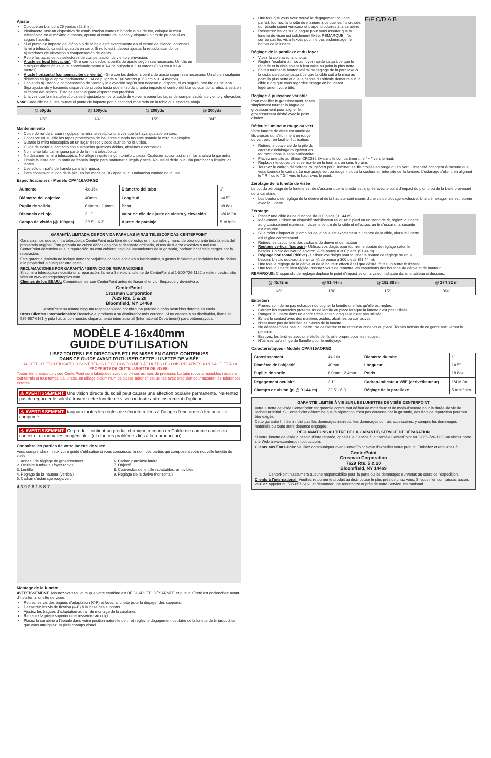Ajuste
Coloque un blanco a 25 yardas (22.8 m).
Idealmente, use un dispositivo de estabilización como un bípode o pie de tiro, coloque la mira telescópica en el máximo aumento, apunte al centro del blanco y dispare un tiro de prueba si es seguro hacerlo.
Si el punto de impacto del diábolo o de la bala está exactamente en el centro del blanco, entonces la mira telescópica está ajustada en cero. Si no lo está, deberá ajustar la retícula usando los ajustadores de elevación o compensación de viento.
Retire las tapas de los selectores de compensación de viento y elevación.
Ajuste vertical (elevación) - Gire con los dedos la perilla de ajuste según sea necesario. Un clic en cualquier dirección es igual aproximadamente a 1/4 de pulgada a 100 yardas (0.63 cm a 91.4 metros).
Ajuste horizontal (compensación de viento) - Gire con los dedos la perilla de ajuste según sea necesario. Un clic en cualquier dirección es igual aproximadamente a 1/4 de pulgada a 100 yardas (0.63 cm a 91.4 metros).
Habiendo ajustado la compensación de viento y la elevación según sea necesario, dispare, si es seguro, otro tiro de prueba. Siga ajustando y haciendo disparos de prueba hasta que el tiro de prueba impacte el centro del blanco cuando la retícula está en el centro del blanco.. Esto es esencial para disparar con precisión.
Una vez que la mira telescópica esté ajustada en cero, cuide de volver a poner las tapas de compensación de viento y elevación.
Nota: Cada clic de ajuste mueve el punto de impacto por la cantidad mostrada en la tabla que aparece abajo.
| @ 50yds | @ 100yds | @ 200yds | @ 300yds |
| --- | --- | --- | --- |
| 1/8" | 1/4" | 1/2" | 3/4" |
Mantenimiento
Cuide de no dejar caer ni golpear la mira telescópica una vez que la haya ajustado en cero.
Conserve en su sitio las tapas protectoras de los lentes cuando no esté usando la mira telescópica.
Guarde la mira telescópica en un lugar fresco y seco cuando no la utilice.
Cuide de evitar el contacto con sustancias químicas ácidas, alcalinas o corrosivas.
No intente lubricar ninguna parte de la mira telescópica.
No desarme la mira telescópica. No afloje ni quite ningún tornillo o pieza. Cualquier acción así si similar anulará la garantía.
Limpie la lente con un paño de franela limpio para mantenerla limpia y seca. No use el dedo o la uña paratocar o limpiar las lentes.
Use sólo un paño de franela para la limpieza.
Para conservar la vida de la pila, en los modelos RG apague la iluminación cuando no la use.
Especificaciones - Modelo CPA416AORG2
| Aumento | 4x-16x | Diámetro del tubo | 1" |
| Diámetro del objetivo | 40mm | Longitud | 14.5" |
| Pupila de salida | 8.0mm - 2.4mm | Peso | 18.8oz |
| Distancia del ojo | 3.1" | Valor de clic de ajuste de viento y elevación | 1/4 MOA |
| Campo de visión (@ 100yds) | 22.5' - 6.3' | Ajuste de paralaje | 5 to infini |
GARANTÍA LIMITADA DE POR VIDA PARA LAS MIRAS TELESCÓPICAS CENTERPOINT
Garantizamos que su mira telescópica CenterPoint está libre de defectos en materiales y mano de obra durante toda la vida del propietario original. Esta garantía no cubre daños debidos al desgaste ordinario, el uso de fuerza excesiva o mal uso... CenterPoint determina que la reparación no está cubierta bajo los lineamientos de la garantía, podrían hacérsele cargos por la reparación.
Esta garantía limitada no incluye daños y perjuicios consecuenciales o incidentales, o gastos incidentales incluidos los de daños a la propiedad o cualquier otro gasto.
RECLAMACIONES POR GARANTÍA / SERVICIO DE REPARACIONES
Si su mira telescópica necesita una reparación, llame a Servicio al cliente de CenterPoint al 1-800-726-1122 o visite nuestro sitio Web en www.centerpointoptics.com.
Clientes de los EE.UU.: Comuníquense con CenterPoint antes de hacer el envío. Empaque y devuelva a:
CenterPoint
Crosman Corporation
7629 Rts. 5 & 20
Bloomfield, NY 14469
CenterPoint no asume ninguna responsabilidad por ninguna pérdida o daño ocurridos durante en envío.
Otros Clientes Internacionales: Devuelva el producto a su distribuidor más cercano. Si no conoce a su distribuidor, llame al 585-657-6161 y pida hablar con nuestro departamento internacional (International Department) para obtenerayuda.
MODÈLE 4-16x40mm
GUIDE D'UTILISATION
LISEZ TOUTES LES DIRECTIVES ET LES MISES EN GARDE CONTENUES
DANS CE GUIDE AVANT D'UTILISER CETTE LUNETTE DE VISÉE
L'ACHETEUR ET L'UTILISATEUR SONT TENUS DE SE CONFORMER À TOUTES LES LOIS RELATIVES À L'USAGE ET À LA PROPRIÉTÉ DE CETTE LUNETTE DE VISÉE.
Toutes les lunettes de visée CenterPoint sont fabriquées avec des pièces usinées de précision. Le tube robuste monobloc résiste à tout-terrain et tout-temps. La lunette, en alliage d'aluminium de classe aéronef, est usinée avec précision pour mesurer les tolérances exactes.
⚠ AVERTISSEMENT: Une vision directe du soleil peut causer une affection oculaire permanente. Ne tentez pas de regarder le soleil à travers cette lunette de visée ou toute autre instrument d'optique.
⚠ AVERTISSEMENT: toujours toutes les règles de sécurité reliées à l'usage d'une arme à feu ou à air comprimé.
⚠ AVERTISSEMENT: Ce produit contient un produit chimique reconnu en Californie comme cause du cancer et d'anomalies congénitales (et d'autres problèmes liés à la reproduction).
Connaître les parties de votre lunette de visée
Vous comprendrez mieux votre guide d'utilisation si vous connaissez le nom des parties qui composent votre nouvelle lunette de visée.
1. Anneau de réglage de grossissement
2. Oculaire à mise au foyer rapide
3. Lentille
4. Réglage de la hauteur (vertical)
5. Cadran d'éclairage rouge/vert
6. Cadran parallaxe latéral
7. Objectif
8. Couvercles de lentille rabattables, amovibles
9. Réglage de la dérive (horizontal)
4 3 9 2 6 1 5 8 7
Montage de la lunette
AVERTISSEMENT: Assurez-vous toujours que votre carabine est DÉCHARGÉE, DÉSARMÉE et que la sûreté est enclenchée avant d'installer la lunette de visée.
Retirez les vis des bagues d'adaptation (C-F) et levez la lunette pour la dégager des supports.
Desserrez les vis de fixation (A-B) à la base des supports.
Ajustez les bagues d'adaptation au rail de montage de la carabine.
Replacez la pièce supérieure et resserrez au doigt.
Placez la carabine à l'épaule dans votre position naturelle de tir et réglez le dégagement oculaire de la lunette de tir jusqu'à ce que vous atteigniez un plein champs visuel.
E/F C/D A B
Une fois que vous avez trouvé le dégagement oculaire parfait, tournez la lunette de manière à ce que les fils croisés du réticule soient verticaux et perpendiculaires à la carabine.
Resserrez les vis sur la bague pour vous assurer que la lunette de visée est solidement fixée. REMARQUE : Ne serrez pas les vis à l'excès pour ne pas endommager le boîtier de la lunette.
Réglage de la parallaxe et du foyer
Visez la cible avec la lunette.
Réglez l'oculaire à mise au foyer rapide jusqu'à ce que le réticule et la cible soient à leur mise au point la plus nette.
Faites tourner le bouton latéral de réglage de la parallaxe à la distance voulue jusqu'à ce que la cible soit à la mise au point la plus nette et que le centre du réticule demeure sur la cible alors que vous regardez l'image en bougeant légèrement votre tête.
Réglage à puissance variable
Pour modifier le grossissement, faites simplement tourner la bague de grossissement pour aligner le grossissement désiré avec le point d'index.
Réticule lumineux rouge ou vert
Votre lunette de visée est munie de fils croisés qui s'illuminent en rouge ou vert pour en faciliter l'utilisation.
Retirez le couvercle de la pile du cadran d'éclairage rouge/vert en tournant dans le sens antihoraire.
Placez une pile au lithium CR2032 3V dans le compartiment, le " + " vers le haut.
Replacez le couvercle et serrez-le en le tournant en sens horaire.
Tournez le cadran d'éclairage rouge/vert pour illuminer les fils croisés en rouge ou en vert. L'intensité changera à mesure que vous tournez le cadran. Le marquage vert ou rouge indique la couleur et l'intensité de la lumière. L'éclairage s'éteint en alignant le " R " ou le " G " vers le haut avec le point.
Zérotage de la lunette de visée
Le but du zérotage de la lunette est de s'assurer que la lunette est alignée avec le point d'impact du plomb ou de la balle provenant de la carabine.
Les boutons de réglage de la dérive et de la hauteur sont munis d'une vis de blocage exclusive. Une clé hexagonale est fournie avec la lunette.
Zérotage
Placez une cible à une distance de 300 pieds (91.44 m).
Idéalement, utilisez un dispositif stabilisateur tel qu'un bipied ou un stand de tir, réglez la lunette au grossissement maximum, visez le centre de la cible et effectuez un tir d'essai si la sécurité est assurée.
Si le point d'impact du plomb ou de la balle est exactement au centre de la cible, alors la lunette est réglée correctement.
Retirez les capuchons des cadrans de dérive et de hauteur.
Réglage vertical (hauteur) - Utilisez vos doigts pour tourner le bouton de réglage selon le besoin. Un clic équivaut à environ ¼ de pouce à 300 pieds (91.44 m).
Réglage horizontal (dérive) - Utilisez vos doigts pour tourner le bouton de réglage selon le besoin. Un clic équivaut à environ ¼ de pouce à 300 pieds (91.44 m).
Une fois le réglage de la dérive et de la hauteur effectué tel que désiré, faites un autre tir d'essai.
Une fois la lunette bien réglée, assurez-vous de remettre les capuchons des boutons de dérive et de hauteur.
REMARQUE: Chaque clic de réglage déplace le point d'impact selon la valeur indiquée dans le tableau ci-dessous.
| @ 45.72 m | @ 91.44 m | @ 182.88 m | @ 274.32 m |
| --- | --- | --- | --- |
| 1/8" | 1/4" | 1/2" | 3/4" |
Entretien
Prenez soin de ne pas échapper ou cogner la lunette une fois qu'elle est réglée.
Gardez les couvercles protecteurs de lentille en place lorsque la lunette n'est pas utilisée.
Rangez la lunette dans un endroit frais et sec lorsqu'elle n'est pas utilisée.
Évitez le contact avec des matières acides, alcalines ou corrosives.
N'essayez pas de lubrifier les pièces de la lunette.
Ne désassemblez pas la lunette. Ne desserrez et ne retirez aucune vis ou pièce. Toutes actions de ce genre annuleront la garantie.
Essuyez les lentilles avec une étoffe de flanelle propre pour les nettoyer.
N'utilisez qu'un linge de flanelle pour le nettoyage.
Caractéristiques - Modèle CPA416AORG2
| Grossissement | 4x-16x | Diamètre du tube | 1" |
| Diamètre de l'objectif | 40mm | Longueur | 14.5" |
| Pupille de sortie | 8.0mm - 2.4mm | Poids | 18.8oz |
| Dégagement oculaire | 3.1" | Cadran-indicateur W/E (dérive/hauteur) | 1/4 MOA |
| Champs de vision (pi @ 91.44 m) | 22.5' - 6.3' | Réglage de la parallaxe | 5 to infinito |
GARANTIE LIMITÉE À VIE SUR LES LUNETTES DE VISÉE CENTERPOINT
Votre lunette de visée CenterPoint est garantie contre tout défaut de matériaux et de main-d'oeuvre pour la durée de vie de l'acheteur initial. Si CenterPoint détermine que la réparation n'est pas couverte par la garantie, des frais de réparation pourront être exigés.
Cette garantie limitée n'inclut pas les dommages indirects, les dommages ou frais accessoires, y compris les dommages matériels ou toute autre dépense engagée.
RÉCLAMATIONS AU TITRE DE LA GARANTIE/ SERVICE DE RÉPARATION
Si votre lunette de visée a besoin d'être réparée, appelez le Service à la clientèle CenterPoint au 1-866-726-1122 ou visitez notre site Web à www.centerpointoptics.com.
Clients aux États-Unis: Veuillez communiquer avec CenterPoint avant d'expédier votre produit. Emballez et retournez à:
CenterPoint
Crosman Corporation
7629 Rts. 5 & 20
Bloomfield, NY 14469
CenterPoint n'assumera aucune responsabilité pour la perte ou les dommages survenus au cours de l'expédition.
Clients à l'international: Veuillez retourner le produit au distributeur le plus près de chez vous. Si vous n'en connaissez aucun, veuillez appeler au 585-657-6161 et demander une assistance auprès de notre Service international.